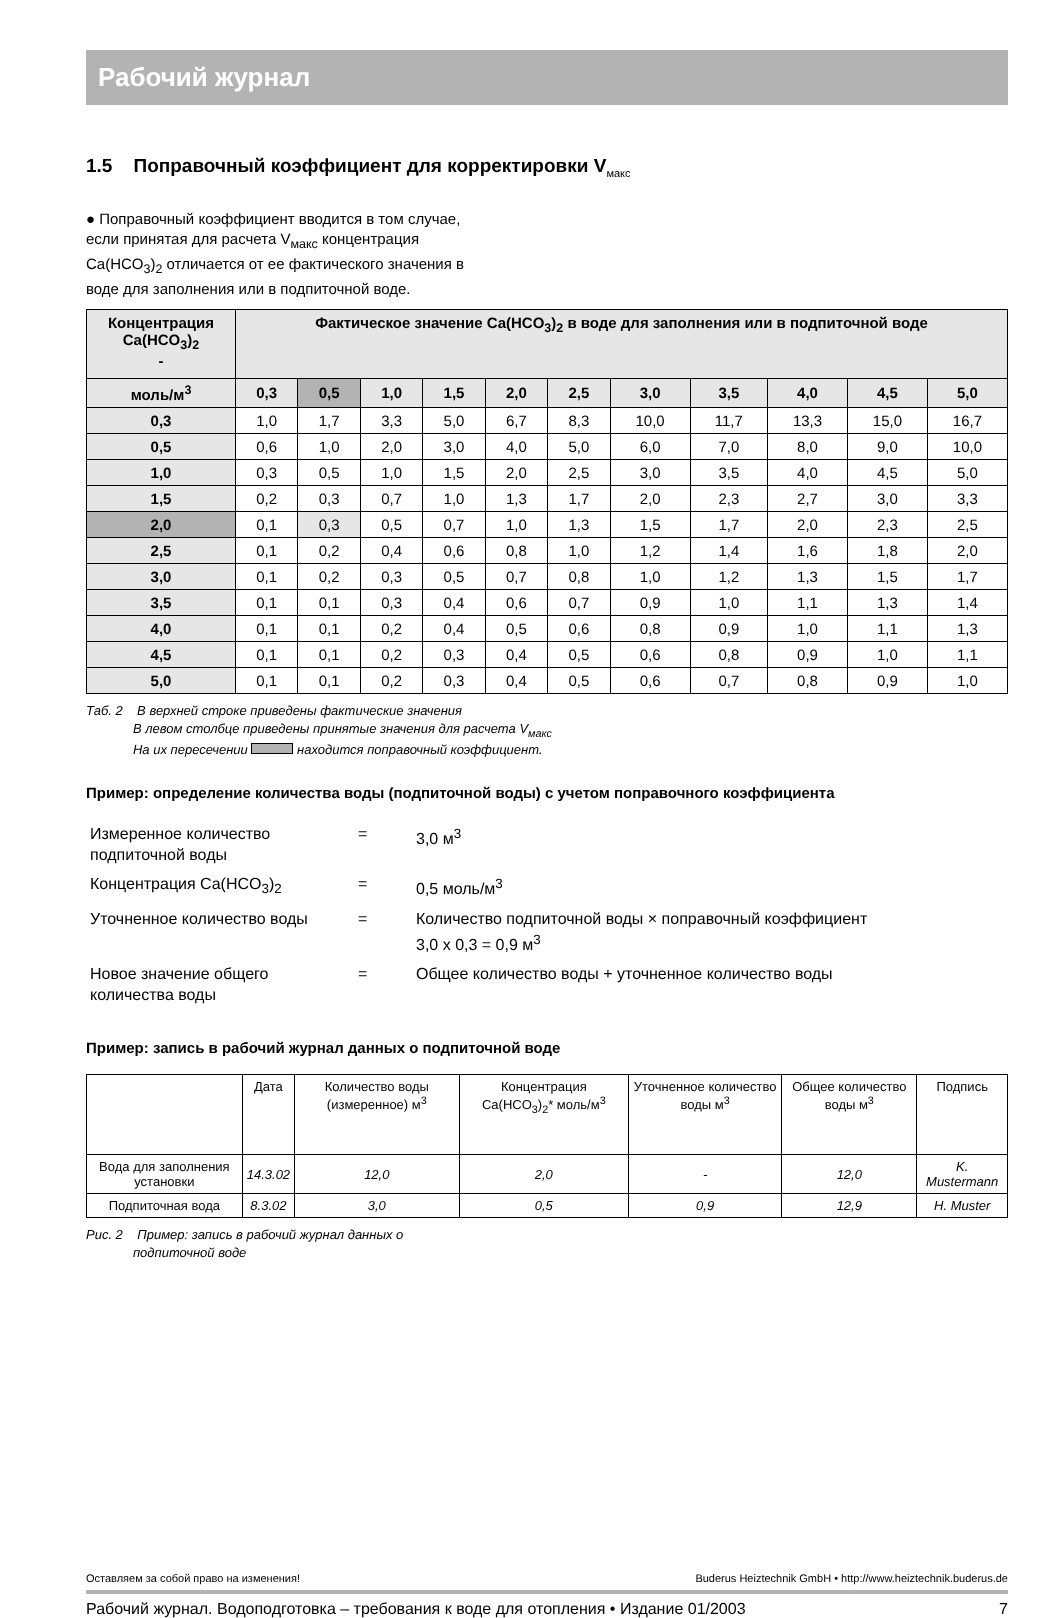Рабочий журнал
1.5 Поправочный коэффициент для корректировки V<sub>макс</sub>
● Поправочный коэффициент вводится в том случае, если принятая для расчета V<sub>макс</sub> концентрация Ca(HCO<sub>3</sub>)<sub>2</sub> отличается от ее фактического значения в воде для заполнения или в подпиточной воде.
| Концентрация Ca(HCO<sub>3</sub>)<sub>2</sub> - | Фактическое значение Ca(HCO<sub>3</sub>)<sub>2</sub> в воде для заполнения или в подпиточной воде | | | | | | | | | | |
| --- | --- | --- | --- | --- | --- | --- | --- | --- | --- | --- | --- |
| моль/м<sup>3</sup> | 0,3 | 0,5 | 1,0 | 1,5 | 2,0 | 2,5 | 3,0 | 3,5 | 4,0 | 4,5 | 5,0 |
| 0,3 | 1,0 | 1,7 | 3,3 | 5,0 | 6,7 | 8,3 | 10,0 | 11,7 | 13,3 | 15,0 | 16,7 |
| 0,5 | 0,6 | 1,0 | 2,0 | 3,0 | 4,0 | 5,0 | 6,0 | 7,0 | 8,0 | 9,0 | 10,0 |
| 1,0 | 0,3 | 0,5 | 1,0 | 1,5 | 2,0 | 2,5 | 3,0 | 3,5 | 4,0 | 4,5 | 5,0 |
| 1,5 | 0,2 | 0,3 | 0,7 | 1,0 | 1,3 | 1,7 | 2,0 | 2,3 | 2,7 | 3,0 | 3,3 |
| 2,0 | 0,1 | 0,3 | 0,5 | 0,7 | 1,0 | 1,3 | 1,5 | 1,7 | 2,0 | 2,3 | 2,5 |
| 2,5 | 0,1 | 0,2 | 0,4 | 0,6 | 0,8 | 1,0 | 1,2 | 1,4 | 1,6 | 1,8 | 2,0 |
| 3,0 | 0,1 | 0,2 | 0,3 | 0,5 | 0,7 | 0,8 | 1,0 | 1,2 | 1,3 | 1,5 | 1,7 |
| 3,5 | 0,1 | 0,1 | 0,3 | 0,4 | 0,6 | 0,7 | 0,9 | 1,0 | 1,1 | 1,3 | 1,4 |
| 4,0 | 0,1 | 0,1 | 0,2 | 0,4 | 0,5 | 0,6 | 0,8 | 0,9 | 1,0 | 1,1 | 1,3 |
| 4,5 | 0,1 | 0,1 | 0,2 | 0,3 | 0,4 | 0,5 | 0,6 | 0,8 | 0,9 | 1,0 | 1,1 |
| 5,0 | 0,1 | 0,1 | 0,2 | 0,3 | 0,4 | 0,5 | 0,6 | 0,7 | 0,8 | 0,9 | 1,0 |
Таб. 2 В верхней строке приведены фактические значения
В левом столбце приведены принятые значения для расчета V<sub>макс</sub>
На их пересечении находится поправочный коэффициент.
Пример: определение количества воды (подпиточной воды) с учетом поправочного коэффициента
| Измеренное количество подпиточной воды | = | 3,0 м<sup>3</sup> |
| Концентрация Ca(HCO<sub>3</sub>)<sub>2</sub> | = | 0,5 моль/м<sup>3</sup> |
| Уточненное количество воды | = | Количество подпиточной воды × поправочный коэффициент 3,0 x 0,3 = 0,9 м<sup>3</sup> |
| Новое значение общего количества воды | = | Общее количество воды + уточненное количество воды |
Пример: запись в рабочий журнал данных о подпиточной воде
| | Дата | Количество воды (измеренное) м<sup>3</sup> | Концентрация Ca(HCO<sub>3</sub>)<sub>2</sub>* моль/м<sup>3</sup> | Уточненное количество воды м<sup>3</sup> | Общее количество воды м<sup>3</sup> | Подпись |
| Вода для заполнения установки | 14.3.02 | 12,0 | 2,0 | - | 12,0 | K. Mustermann |
| Подпиточная вода | 8.3.02 | 3,0 | 0,5 | 0,9 | 12,9 | H. Muster |
Рис. 2 Пример: запись в рабочий журнал данных о
подпиточной воде
Оставляем за собой право на изменения! Buderus Heiztechnik GmbH • http://www.heiztechnik.buderus.de
Рабочий журнал. Водоподготовка – требования к воде для отопления • Издание 01/2003 7